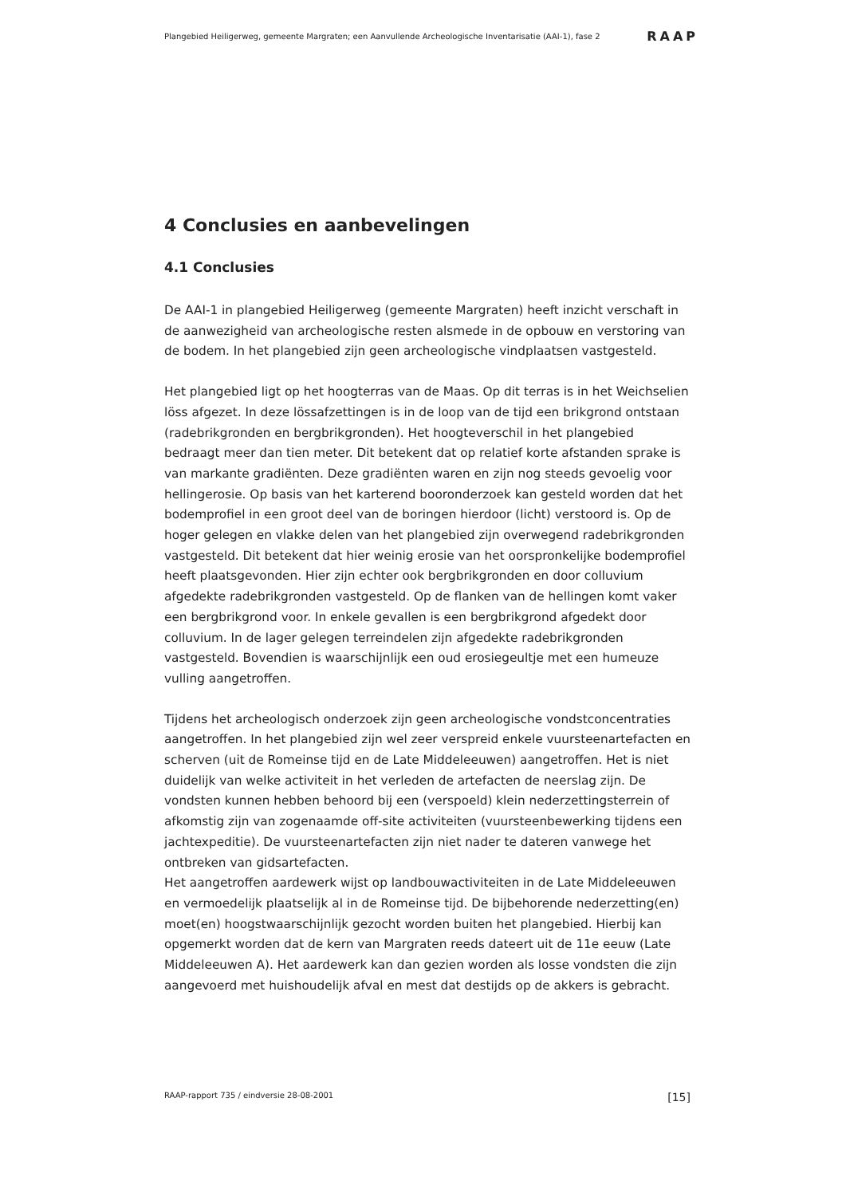Plangebied Heiligerweg, gemeente Margraten; een Aanvullende Archeologische Inventarisatie (AAI-1), fase 2 RAAP
4 Conclusies en aanbevelingen
4.1 Conclusies
De AAI-1 in plangebied Heiligerweg (gemeente Margraten) heeft inzicht verschaft in de aanwezigheid van archeologische resten alsmede in de opbouw en verstoring van de bodem. In het plangebied zijn geen archeologische vindplaatsen vastgesteld.
Het plangebied ligt op het hoogterras van de Maas. Op dit terras is in het Weichselien löss afgezet. In deze lössafzettingen is in de loop van de tijd een brikgrond ontstaan (radebrikgronden en bergbrikgronden). Het hoogteverschil in het plangebied bedraagt meer dan tien meter. Dit betekent dat op relatief korte afstanden sprake is van markante gradiënten. Deze gradiënten waren en zijn nog steeds gevoelig voor hellingerosie. Op basis van het karterend booronderzoek kan gesteld worden dat het bodemprofiel in een groot deel van de boringen hierdoor (licht) verstoord is. Op de hoger gelegen en vlakke delen van het plangebied zijn overwegend radebrikgronden vastgesteld. Dit betekent dat hier weinig erosie van het oorspronkelijke bodemprofiel heeft plaatsgevonden. Hier zijn echter ook bergbrikgronden en door colluvium afgedekte radebrikgronden vastgesteld. Op de flanken van de hellingen komt vaker een bergbrikgrond voor. In enkele gevallen is een bergbrikgrond afgedekt door colluvium. In de lager gelegen terreindelen zijn afgedekte radebrikgronden vastgesteld. Bovendien is waarschijnlijk een oud erosiegeultje met een humeuze vulling aangetroffen.
Tijdens het archeologisch onderzoek zijn geen archeologische vondstconcentraties aangetroffen. In het plangebied zijn wel zeer verspreid enkele vuursteenartefacten en scherven (uit de Romeinse tijd en de Late Middeleeuwen) aangetroffen. Het is niet duidelijk van welke activiteit in het verleden de artefacten de neerslag zijn. De vondsten kunnen hebben behoord bij een (verspoeld) klein nederzettingsterrein of afkomstig zijn van zogenaamde off-site activiteiten (vuursteenbewerking tijdens een jachtexpeditie). De vuursteenartefacten zijn niet nader te dateren vanwege het ontbreken van gidsartefacten.
Het aangetroffen aardewerk wijst op landbouwactiviteiten in de Late Middeleeuwen en vermoedelijk plaatselijk al in de Romeinse tijd. De bijbehorende nederzetting(en) moet(en) hoogstwaarschijnlijk gezocht worden buiten het plangebied. Hierbij kan opgemerkt worden dat de kern van Margraten reeds dateert uit de 11e eeuw (Late Middeleeuwen A). Het aardewerk kan dan gezien worden als losse vondsten die zijn aangevoerd met huishoudelijk afval en mest dat destijds op de akkers is gebracht.
RAAP-rapport 735 / eindversie 28-08-2001 [15]